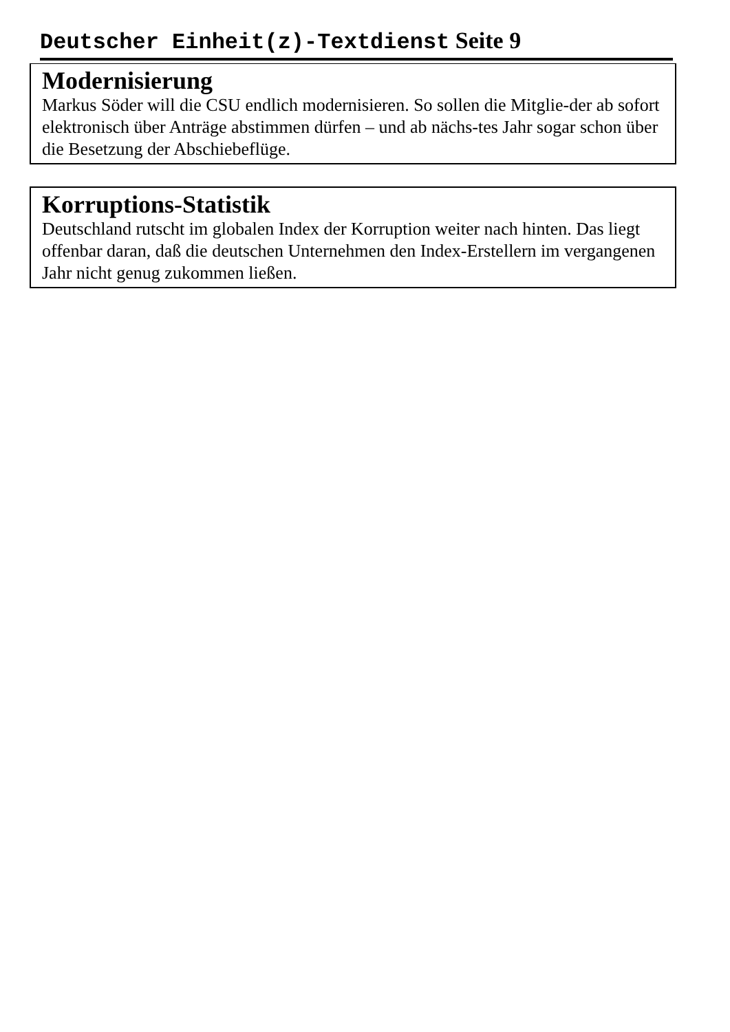Deutscher Einheit(z)-Textdienst Seite 9
Modernisierung
Markus Söder will die CSU endlich modernisieren. So sollen die Mitglie-der ab sofort elektronisch über Anträge abstimmen dürfen – und ab nächs-tes Jahr sogar schon über die Besetzung der Abschiebeflüge.
Korruptions-Statistik
Deutschland rutscht im globalen Index der Korruption weiter nach hinten. Das liegt offenbar daran, daß die deutschen Unternehmen den Index-Erstellern im vergangenen Jahr nicht genug zukommen ließen.